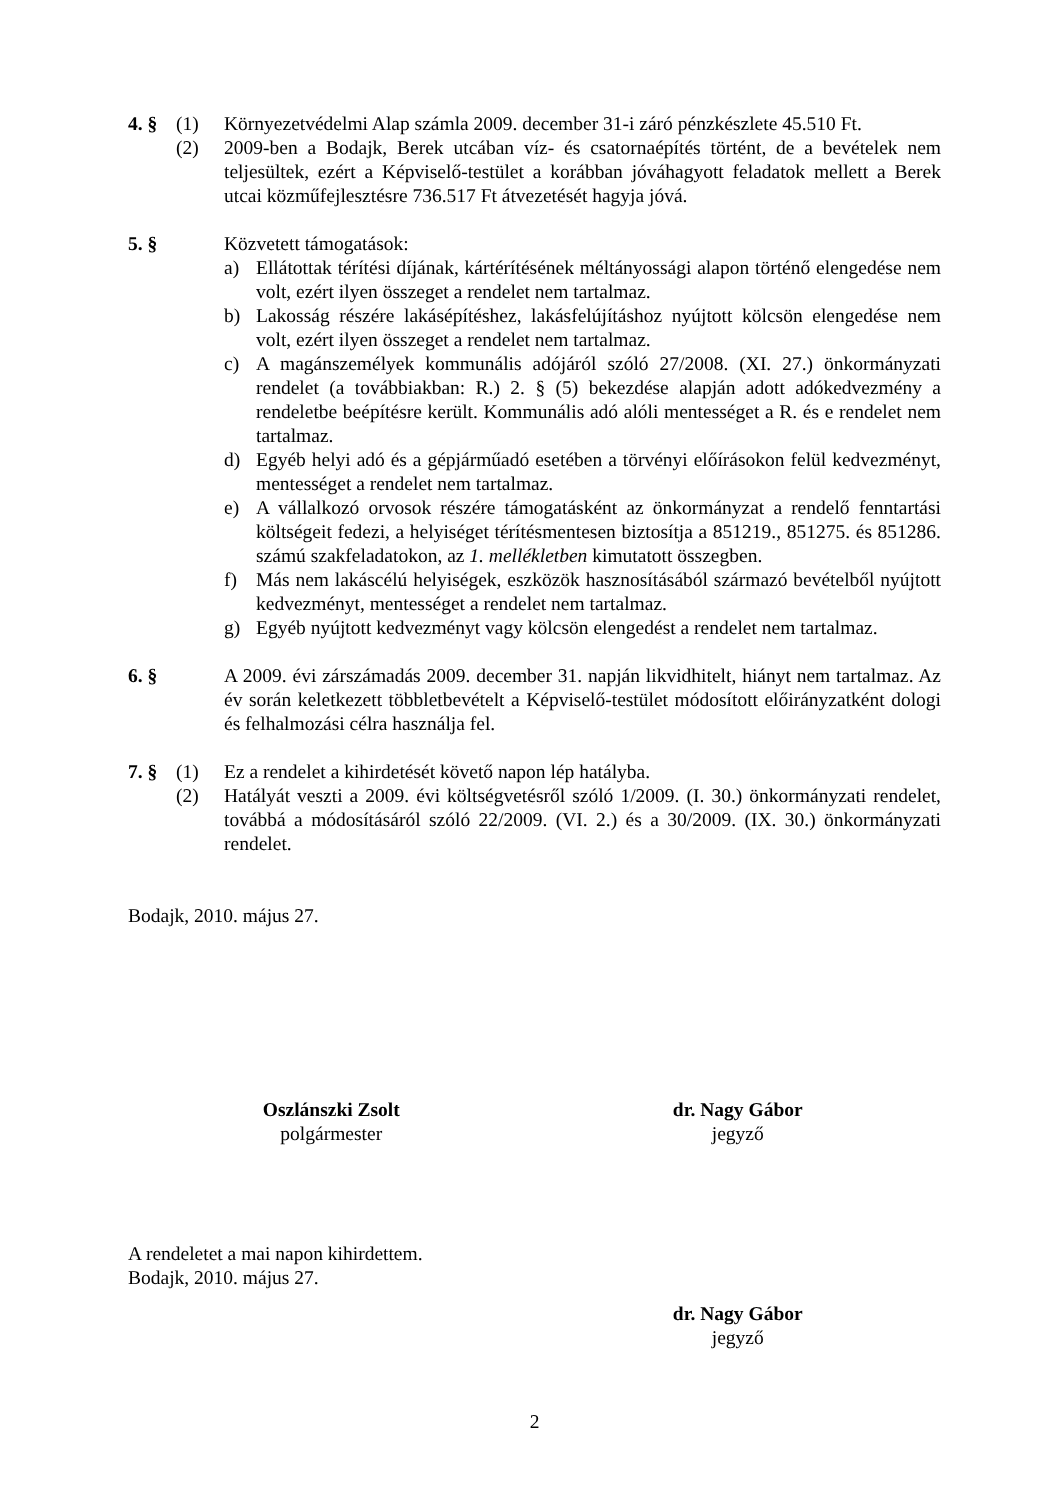4. § (1) Környezetvédelmi Alap számla 2009. december 31-i záró pénzkészlete 45.510 Ft.
(2) 2009-ben a Bodajk, Berek utcában víz- és csatornaépítés történt, de a bevételek nem teljesültek, ezért a Képviselő-testület a korábban jóváhagyott feladatok mellett a Berek utcai közműfejlesztésre 736.517 Ft átvezetését hagyja jóvá.
5. § Közvetett támogatások:
a) Ellátottak térítési díjának, kártérítésének méltányossági alapon történő elengedése nem volt, ezért ilyen összeget a rendelet nem tartalmaz.
b) Lakosság részére lakásépítéshez, lakásfelújításhoz nyújtott kölcsön elengedése nem volt, ezért ilyen összeget a rendelet nem tartalmaz.
c) A magánszemélyek kommunális adójáról szóló 27/2008. (XI. 27.) önkormányzati rendelet (a továbbiakban: R.) 2. § (5) bekezdése alapján adott adókedvezmény a rendeletbe beépítésre került. Kommunális adó alóli mentességet a R. és e rendelet nem tartalmaz.
d) Egyéb helyi adó és a gépjárműadó esetében a törvényi előírásokon felül kedvezményt, mentességet a rendelet nem tartalmaz.
e) A vállalkozó orvosok részére támogatásként az önkormányzat a rendelő fenntartási költségeit fedezi, a helyiséget térítésmentesen biztosítja a 851219., 851275. és 851286. számú szakfeladatokon, az 1. mellékletben kimutatott összegben.
f) Más nem lakáscélú helyiségek, eszközök hasznosításából származó bevételből nyújtott kedvezményt, mentességet a rendelet nem tartalmaz.
g) Egyéb nyújtott kedvezményt vagy kölcsön elengedést a rendelet nem tartalmaz.
6. § A 2009. évi zárszámadás 2009. december 31. napján likvidhitelt, hiányt nem tartalmaz. Az év során keletkezett többletbevételt a Képviselő-testület módosított előirányzatként dologi és felhalmozási célra használja fel.
7. § (1) Ez a rendelet a kihirdetését követő napon lép hatályba.
(2) Hatályát veszti a 2009. évi költségvetésről szóló 1/2009. (I. 30.) önkormányzati rendelet, továbbá a módosításáról szóló 22/2009. (VI. 2.) és a 30/2009. (IX. 30.) önkormányzati rendelet.
Bodajk, 2010. május 27.
Oszlánszki Zsolt
polgármester
dr. Nagy Gábor
jegyző
A rendeletet a mai napon kihirdettem.
Bodajk, 2010. május 27.
dr. Nagy Gábor
jegyző
2